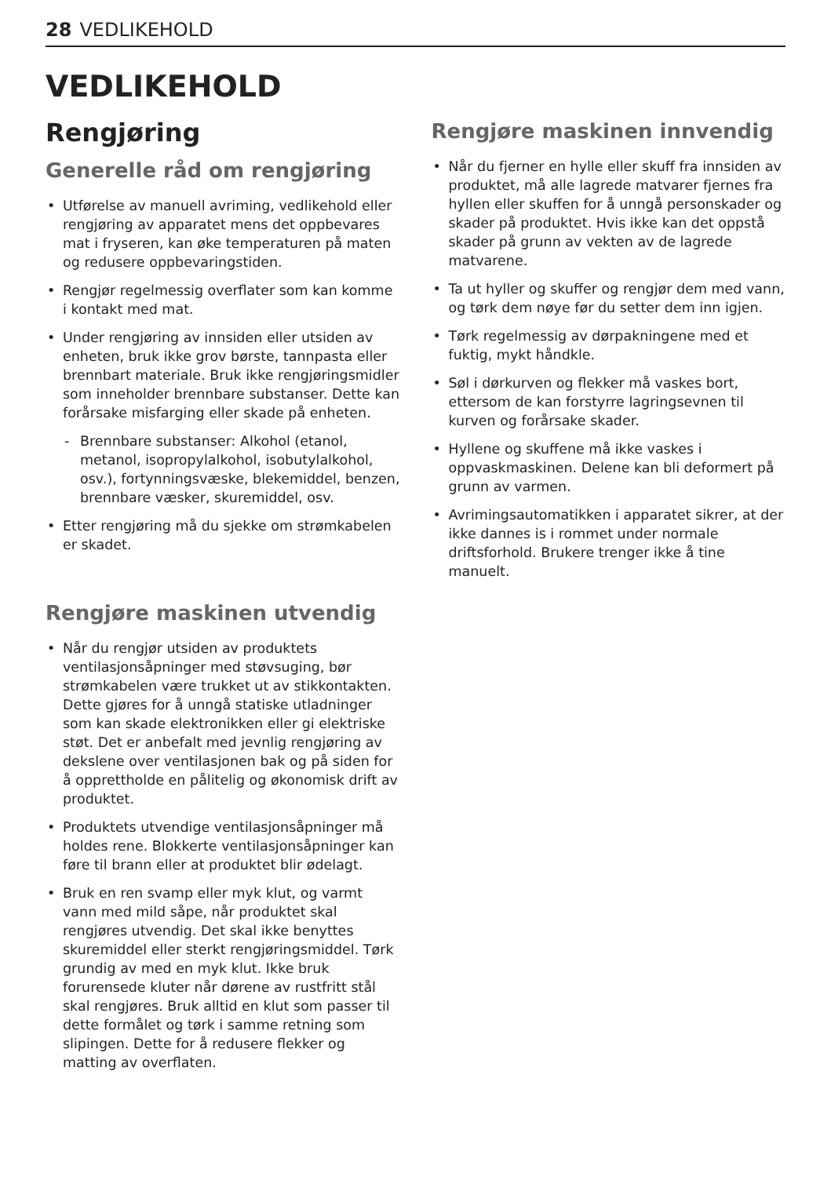28 VEDLIKEHOLD
VEDLIKEHOLD
Rengjøring
Generelle råd om rengjøring
• Utførelse av manuell avriming, vedlikehold eller rengjøring av apparatet mens det oppbevares mat i fryseren, kan øke temperaturen på maten og redusere oppbevaringstiden.
• Rengjør regelmessig overflater som kan komme i kontakt med mat.
• Under rengjøring av innsiden eller utsiden av enheten, bruk ikke grov børste, tannpasta eller brennbart materiale. Bruk ikke rengjøringsmidler som inneholder brennbare substanser. Dette kan forårsake misfarging eller skade på enheten.
- Brennbare substanser: Alkohol (etanol, metanol, isopropylalkohol, isobutylalkohol, osv.), fortynningsvæske, blekemiddel, benzen, brennbare væsker, skuremiddel, osv.
• Etter rengjøring må du sjekke om strømkabelen er skadet.
Rengjøre maskinen utvendig
• Når du rengjør utsiden av produktets ventilasjonsåpninger med støvsuging, bør strømkabelen være trukket ut av stikkontakten. Dette gjøres for å unngå statiske utladninger som kan skade elektronikken eller gi elektriske støt. Det er anbefalt med jevnlig rengjøring av dekslene over ventilasjonen bak og på siden for å opprettholde en pålitelig og økonomisk drift av produktet.
• Produktets utvendige ventilasjonsåpninger må holdes rene. Blokkerte ventilasjonsåpninger kan føre til brann eller at produktet blir ødelagt.
• Bruk en ren svamp eller myk klut, og varmt vann med mild såpe, når produktet skal rengjøres utvendig. Det skal ikke benyttes skuremiddel eller sterkt rengjøringsmiddel. Tørk grundig av med en myk klut. Ikke bruk forurensede kluter når dørene av rustfritt stål skal rengjøres. Bruk alltid en klut som passer til dette formålet og tørk i samme retning som slipingen. Dette for å redusere flekker og matting av overflaten.
Rengjøre maskinen innvendig
• Når du fjerner en hylle eller skuff fra innsiden av produktet, må alle lagrede matvarer fjernes fra hyllen eller skuffen for å unngå personskader og skader på produktet. Hvis ikke kan det oppstå skader på grunn av vekten av de lagrede matvarene.
• Ta ut hyller og skuffer og rengjør dem med vann, og tørk dem nøye før du setter dem inn igjen.
• Tørk regelmessig av dørpakningene med et fuktig, mykt håndkle.
• Søl i dørkurven og flekker må vaskes bort, ettersom de kan forstyrre lagringsevnen til kurven og forårsake skader.
• Hyllene og skuffene må ikke vaskes i oppvaskmaskinen. Delene kan bli deformert på grunn av varmen.
• Avrimingsautomatikken i apparatet sikrer, at der ikke dannes is i rommet under normale driftsforhold. Brukere trenger ikke å tine manuelt.